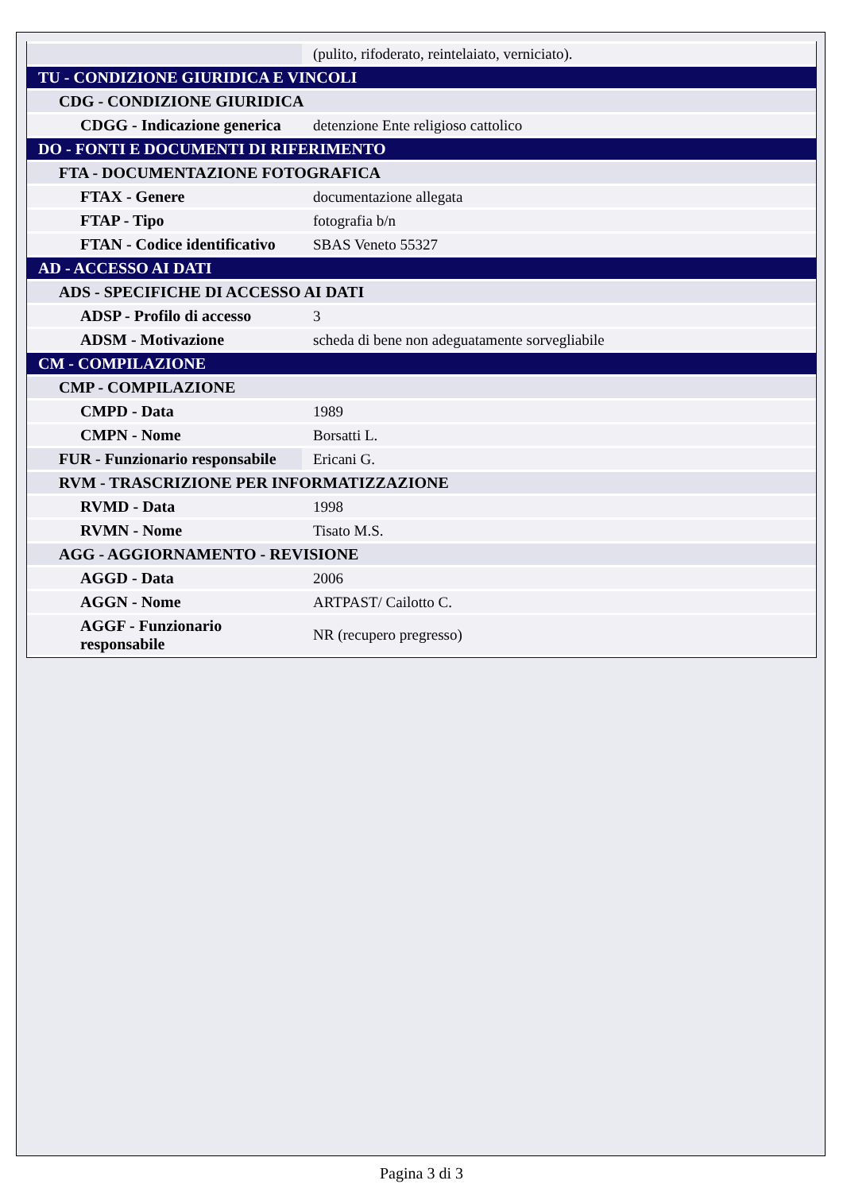| | (pulito, rifoderato, reintelaiato, verniciato). |
| TU - CONDIZIONE GIURIDICA E VINCOLI | |
| CDG - CONDIZIONE GIURIDICA | |
| CDGG - Indicazione generica | detenzione Ente religioso cattolico |
| DO - FONTI E DOCUMENTI DI RIFERIMENTO | |
| FTA - DOCUMENTAZIONE FOTOGRAFICA | |
| FTAX - Genere | documentazione allegata |
| FTAP - Tipo | fotografia b/n |
| FTAN - Codice identificativo | SBAS Veneto 55327 |
| AD - ACCESSO AI DATI | |
| ADS - SPECIFICHE DI ACCESSO AI DATI | |
| ADSP - Profilo di accesso | 3 |
| ADSM - Motivazione | scheda di bene non adeguatamente sorvegliabile |
| CM - COMPILAZIONE | |
| CMP - COMPILAZIONE | |
| CMPD - Data | 1989 |
| CMPN - Nome | Borsatti L. |
| FUR - Funzionario responsabile | Ericani G. |
| RVM - TRASCRIZIONE PER INFORMATIZZAZIONE | |
| RVMD - Data | 1998 |
| RVMN - Nome | Tisato M.S. |
| AGG - AGGIORNAMENTO - REVISIONE | |
| AGGD - Data | 2006 |
| AGGN - Nome | ARTPAST/ Cailotto C. |
| AGGF - Funzionario responsabile | NR (recupero pregresso) |
Pagina 3 di 3